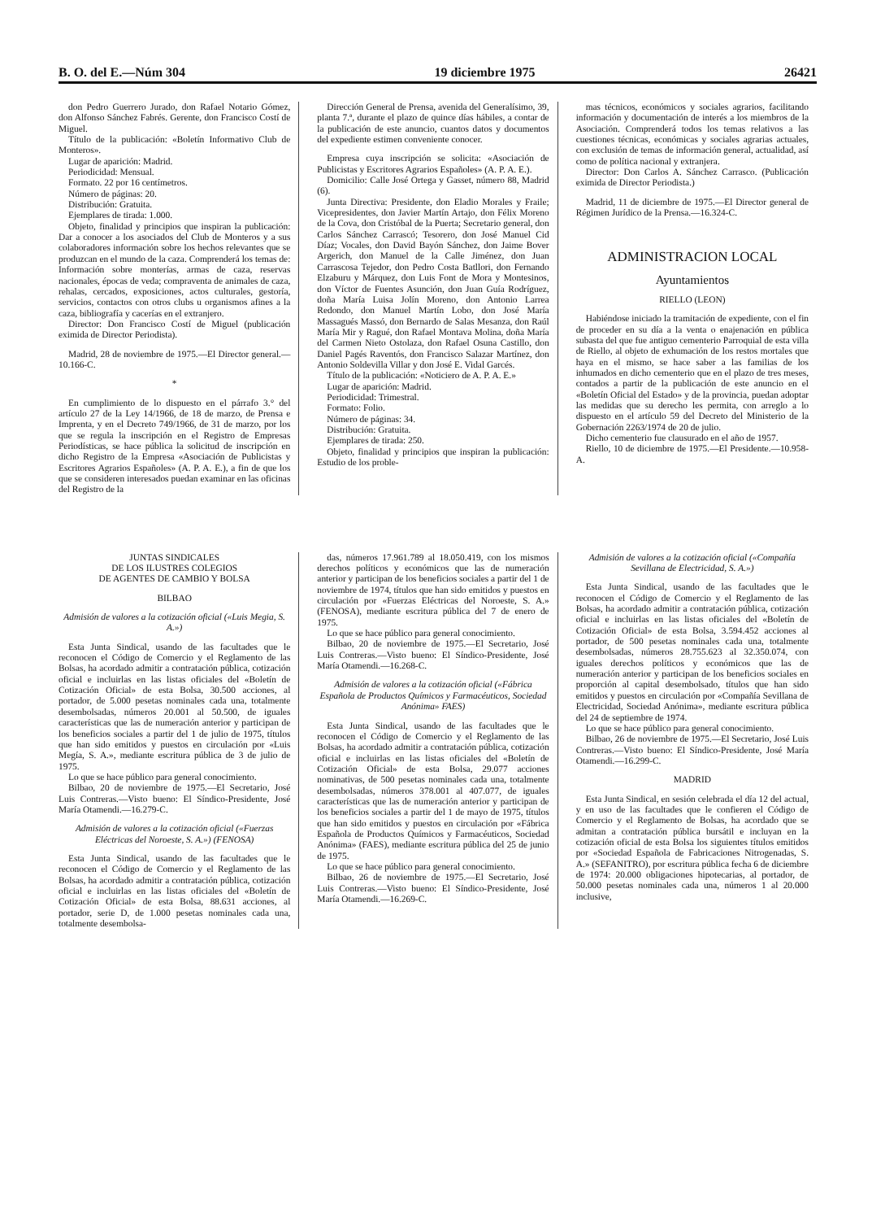B. O. del E.—Núm 304 19 diciembre 1975 26421
don Pedro Guerrero Jurado, don Rafael Notario Gómez, don Alfonso Sánchez Fabrés. Gerente, don Francisco Costí de Miguel.
Título de la publicación: «Boletín Informativo Club de Monteros».
Lugar de aparición: Madrid.
Periodicidad: Mensual.
Formato. 22 por 16 centímetros.
Número de páginas: 20.
Distribución: Gratuita.
Ejemplares de tirada: 1.000.
Objeto, finalidad y principios que inspiran la publicación: Dar a conocer a los asociados del Club de Monteros y a sus colaboradores información sobre los hechos relevantes que se produzcan en el mundo de la caza. Comprenderá los temas de: Información sobre monterías, armas de caza, reservas nacionales, épocas de veda; compraventa de animales de caza, rehalas, cercados, exposiciones, actos culturales, gestoría, servicios, contactos con otros clubs u organismos afines a la caza, bibliografía y cacerías en el extranjero.
Director: Don Francisco Costí de Miguel (publicación eximida de Director Periodista).
Madrid, 28 de noviembre de 1975.—El Director general.—10.166-C.
*
En cumplimiento de lo dispuesto en el párrafo 3.° del artículo 27 de la Ley 14/1966, de 18 de marzo, de Prensa e Imprenta, y en el Decreto 749/1966, de 31 de marzo, por los que se regula la inscripción en el Registro de Empresas Periodísticas, se hace pública la solicitud de inscripción en dicho Registro de la Empresa «Asociación de Publicistas y Escritores Agrarios Españoles» (A. P. A. E.), a fin de que los que se consideren interesados puedan examinar en las oficinas del Registro de la
Dirección General de Prensa, avenida del Generalísimo, 39, planta 7.ª, durante el plazo de quince días hábiles, a contar de la publicación de este anuncio, cuantos datos y documentos del expediente estimen conveniente conocer.
Empresa cuya inscripción se solicita: «Asociación de Publicistas y Escritores Agrarios Españoles» (A. P. A. E.).
Domicilio: Calle José Ortega y Gasset, número 88, Madrid (6).
Junta Directiva: Presidente, don Eladio Morales y Fraile; Vicepresidentes, don Javier Martín Artajo, don Félix Moreno de la Cova, don Cristóbal de la Puerta; Secretario general, don Carlos Sánchez Carrascó; Tesorero, don José Manuel Cid Díaz; Vocales, don David Bayón Sánchez, don Jaime Bover Argerich, don Manuel de la Calle Jiménez, don Juan Carrascosa Tejedor, don Pedro Costa Batllori, don Fernando Elzaburu y Márquez, don Luis Font de Mora y Montesinos, don Víctor de Fuentes Asunción, don Juan Guía Rodríguez, doña María Luisa Jolín Moreno, don Antonio Larrea Redondo, don Manuel Martín Lobo, don José María Massagués Massó, don Bernardo de Salas Mesanza, don Raúl María Mir y Ragué, don Rafael Montava Molina, doña María del Carmen Nieto Ostolaza, don Rafael Osuna Castillo, don Daniel Pagés Raventós, don Francisco Salazar Martínez, don Antonio Soldevilla Villar y don José E. Vidal Garcés.
Título de la publicación: «Noticiero de A. P. A. E.»
Lugar de aparición: Madrid.
Periodicidad: Trimestral.
Formato: Folio.
Número de páginas: 34.
Distribución: Gratuita.
Ejemplares de tirada: 250.
Objeto, finalidad y principios que inspiran la publicación: Estudio de los proble-
mas técnicos, económicos y sociales agrarios, facilitando información y documentación de interés a los miembros de la Asociación. Comprenderá todos los temas relativos a las cuestiones técnicas, económicas y sociales agrarias actuales, con exclusión de temas de información general, actualidad, así como de política nacional y extranjera.
Director: Don Carlos A. Sánchez Carrasco. (Publicación eximida de Director Periodista.)
Madrid, 11 de diciembre de 1975.—El Director general de Régimen Jurídico de la Prensa.—16.324-C.
ADMINISTRACION LOCAL
Ayuntamientos
RIELLO (LEON)
Habiéndose iniciado la tramitación de expediente, con el fin de proceder en su día a la venta o enajenación en pública subasta del que fue antiguo cementerio Parroquial de esta villa de Riello, al objeto de exhumación de los restos mortales que haya en el mismo, se hace saber a las familias de los inhumados en dicho cementerio que en el plazo de tres meses, contados a partir de la publicación de este anuncio en el «Boletín Oficial del Estado» y de la provincia, puedan adoptar las medidas que su derecho les permita, con arreglo a lo dispuesto en el artículo 59 del Decreto del Ministerio de la Gobernación 2263/1974 de 20 de julio.
Dicho cementerio fue clausurado en el año de 1957.
Riello, 10 de diciembre de 1975.—El Presidente.—10.958-A.
JUNTAS SINDICALES
DE LOS ILUSTRES COLEGIOS
DE AGENTES DE CAMBIO Y BOLSA
BILBAO
Admisión de valores a la cotización oficial («Luis Megia, S. A.»)
Esta Junta Sindical, usando de las facultades que le reconocen el Código de Comercio y el Reglamento de las Bolsas, ha acordado admitir a contratación pública, cotización oficial e incluirlas en las listas oficiales del «Boletín de Cotización Oficial» de esta Bolsa, 30.500 acciones, al portador, de 5.000 pesetas nominales cada una, totalmente desembolsadas, números 20.001 al 50.500, de iguales características que las de numeración anterior y participan de los beneficios sociales a partir del 1 de julio de 1975, títulos que han sido emitidos y puestos en circulación por «Luis Megía, S. A.», mediante escritura pública de 3 de julio de 1975.
Lo que se hace público para general conocimiento.
Bilbao, 20 de noviembre de 1975.—El Secretario, José Luis Contreras.—Visto bueno: El Síndico-Presidente, José María Otamendi.—16.279-C.
Admisión de valores a la cotización oficial («Fuerzas Eléctricas del Noroeste, S. A.») (FENOSA)
Esta Junta Sindical, usando de las facultades que le reconocen el Código de Comercio y el Reglamento de las Bolsas, ha acordado admitir a contratación pública, cotización oficial e incluirlas en las listas oficiales del «Boletín de Cotización Oficial» de esta Bolsa, 88.631 acciones, al portador, serie D, de 1.000 pesetas nominales cada una, totalmente desembolsa-
das, números 17.961.789 al 18.050.419, con los mismos derechos políticos y económicos que las de numeración anterior y participan de los beneficios sociales a partir del 1 de noviembre de 1974, títulos que han sido emitidos y puestos en circulación por «Fuerzas Eléctricas del Noroeste, S. A.» (FENOSA), mediante escritura pública del 7 de enero de 1975.
Lo que se hace público para general conocimiento.
Bilbao, 20 de noviembre de 1975.—El Secretario, José Luis Contreras.—Visto bueno: El Síndico-Presidente, José María Otamendi.—16.268-C.
Admisión de valores a la cotización oficial («Fábrica Española de Productos Químicos y Farmacéuticos, Sociedad Anónima» FAES)
Esta Junta Sindical, usando de las facultades que le reconocen el Código de Comercio y el Reglamento de las Bolsas, ha acordado admitir a contratación pública, cotización oficial e incluirlas en las listas oficiales del «Boletín de Cotización Oficial» de esta Bolsa, 29.077 acciones nominativas, de 500 pesetas nominales cada una, totalmente desembolsadas, números 378.001 al 407.077, de iguales características que las de numeración anterior y participan de los beneficios sociales a partir del 1 de mayo de 1975, títulos que han sido emitidos y puestos en circulación por «Fábrica Española de Productos Químicos y Farmacéuticos, Sociedad Anónima» (FAES), mediante escritura pública del 25 de junio de 1975.
Lo que se hace público para general conocimiento.
Bilbao, 26 de noviembre de 1975.—El Secretario, José Luis Contreras.—Visto bueno: El Síndico-Presidente, José María Otamendi.—16.269-C.
Admisión de valores a la cotización oficial («Compañía Sevillana de Electricidad, S. A.»)
Esta Junta Sindical, usando de las facultades que le reconocen el Código de Comercio y el Reglamento de las Bolsas, ha acordado admitir a contratación pública, cotización oficial e incluirlas en las listas oficiales del «Boletín de Cotización Oficial» de esta Bolsa, 3.594.452 acciones al portador, de 500 pesetas nominales cada una, totalmente desembolsadas, números 28.755.623 al 32.350.074, con iguales derechos políticos y económicos que las de numeración anterior y participan de los beneficios sociales en proporción al capital desembolsado, títulos que han sido emitidos y puestos en circulación por «Compañía Sevillana de Electricidad, Sociedad Anónima», mediante escritura pública del 24 de septiembre de 1974.
Lo que se hace público para general conocimiento.
Bilbao, 26 de noviembre de 1975.—El Secretario, José Luis Contreras.—Visto bueno: El Síndico-Presidente, José María Otamendi.—16.299-C.
MADRID
Esta Junta Sindical, en sesión celebrada el día 12 del actual, y en uso de las facultades que le confieren el Código de Comercio y el Reglamento de Bolsas, ha acordado que se admitan a contratación pública bursátil e incluyan en la cotización oficial de esta Bolsa los siguientes títulos emitidos por «Sociedad Española de Fabricaciones Nitrogenadas, S. A.» (SEFANITRO), por escritura pública fecha 6 de diciembre de 1974: 20.000 obligaciones hipotecarias, al portador, de 50.000 pesetas nominales cada una, números 1 al 20.000 inclusive,